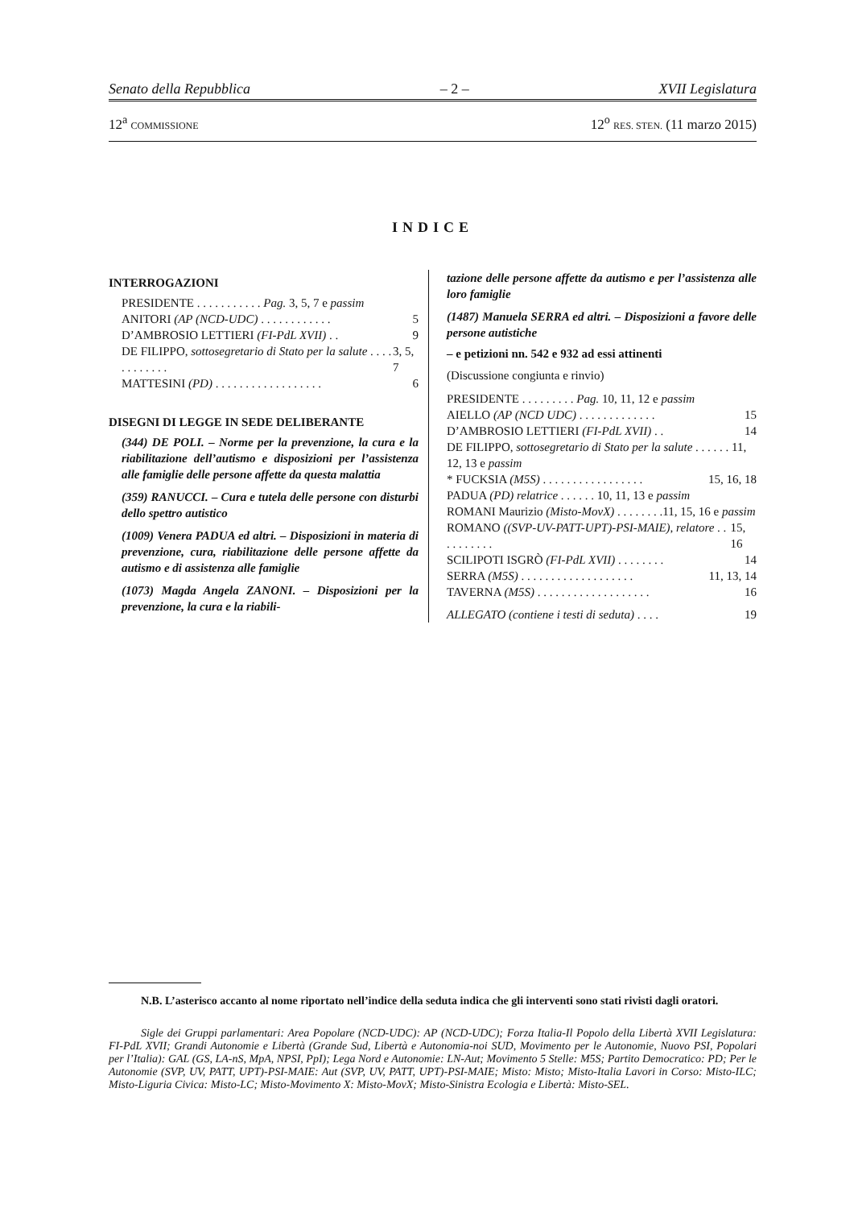Senato della Repubblica – 2 – XVII Legislatura
12<sup>a</sup> COMMISSIONE 12<sup>o</sup> RES. STEN. (11 marzo 2015)
INDICE
INTERROGAZIONI
PRESIDENTE . . . . . . . . . . . Pag. 3, 5, 7 e passim
ANITORI (AP (NCD-UDC) . . . . . . . . . . . . 5
D’AMBROSIO LETTIERI (FI-PdL XVII) . . 9
DE FILIPPO, sottosegretario di Stato per la salute . . . . . . . . . . . . 3, 5, 7
MATTESINI (PD) . . . . . . . . . . . . . . . . . . 6
DISEGNI DI LEGGE IN SEDE DELIBERANTE
(344) DE POLI. – Norme per la prevenzione, la cura e la riabilitazione dell’autismo e disposizioni per l’assistenza alle famiglie delle persone affette da questa malattia
(359) RANUCCI. – Cura e tutela delle persone con disturbi dello spettro autistico
(1009) Venera PADUA ed altri. – Disposizioni in materia di prevenzione, cura, riabilitazione delle persone affette da autismo e di assistenza alle famiglie
(1073) Magda Angela ZANONI. – Disposizioni per la prevenzione, la cura e la riabili-
tazione delle persone affette da autismo e per l’assistenza alle loro famiglie
(1487) Manuela SERRA ed altri. – Disposizioni a favore delle persone autistiche
– e petizioni nn. 542 e 932 ad essi attinenti
(Discussione congiunta e rinvio)
PRESIDENTE . . . . . . . . . Pag. 10, 11, 12 e passim
AIELLO (AP (NCD UDC) . . . . . . . . . . . . . 15
D’AMBROSIO LETTIERI (FI-PdL XVII) . . 14
DE FILIPPO, sottosegretario di Stato per la salute . . . . . . 11, 12, 13 e passim
* FUCKSIA (M5S) . . . . . . . . . . . . . . . . . 15, 16, 18
PADUA (PD) relatrice . . . . . . 10, 11, 13 e passim
ROMANI Maurizio (Misto-MovX) . . . . . . . .11, 15, 16 e passim
ROMANO ((SVP-UV-PATT-UPT)-PSI-MAIE), relatore . . . . . . . . . . 15, 16
SCILIPOTI ISGRÒ (FI-PdL XVII) . . . . . . . . 14
SERRA (M5S) . . . . . . . . . . . . . . . . . . . 11, 13, 14
TAVERNA (M5S) . . . . . . . . . . . . . . . . . . . 16
ALLEGATO (contiene i testi di seduta) . . . . 19
N.B. L’asterisco accanto al nome riportato nell’indice della seduta indica che gli interventi sono stati rivisti dagli oratori.
Sigle dei Gruppi parlamentari: Area Popolare (NCD-UDC): AP (NCD-UDC); Forza Italia-Il Popolo della Libertà XVII Legislatura: FI-PdL XVII; Grandi Autonomie e Libertà (Grande Sud, Libertà e Autonomia-noi SUD, Movimento per le Autonomie, Nuovo PSI, Popolari per l’Italia): GAL (GS, LA-nS, MpA, NPSI, PpI); Lega Nord e Autonomie: LN-Aut; Movimento 5 Stelle: M5S; Partito Democratico: PD; Per le Autonomie (SVP, UV, PATT, UPT)-PSI-MAIE: Aut (SVP, UV, PATT, UPT)-PSI-MAIE; Misto: Misto; Misto-Italia Lavori in Corso: Misto-ILC; Misto-Liguria Civica: Misto-LC; Misto-Movimento X: Misto-MovX; Misto-Sinistra Ecologia e Libertà: Misto-SEL.